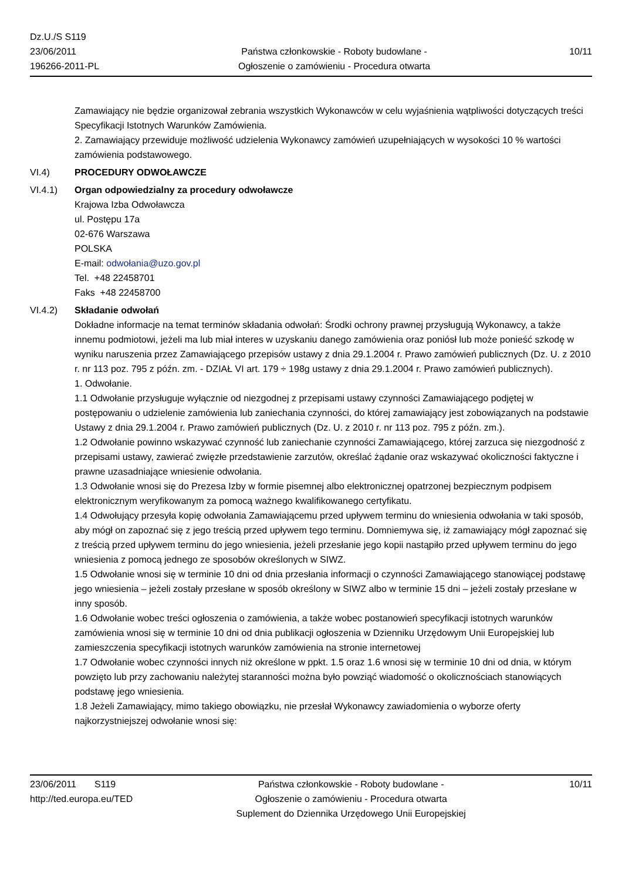Dz.U./S S119
23/06/2011
196266-2011-PL
Państwa członkowskie - Roboty budowlane -
Ogłoszenie o zamówieniu - Procedura otwarta
10/11
Zamawiający nie będzie organizował zebrania wszystkich Wykonawców w celu wyjaśnienia wątpliwości dotyczących treści Specyfikacji Istotnych Warunków Zamówienia.
2. Zamawiający przewiduje możliwość udzielenia Wykonawcy zamówień uzupełniających w wysokości 10 % wartości zamówienia podstawowego.
VI.4) PROCEDURY ODWOŁAWCZE
VI.4.1) Organ odpowiedzialny za procedury odwoławcze
Krajowa Izba Odwoławcza
ul. Postępu 17a
02-676 Warszawa
POLSKA
E-mail: odwołania@uzo.gov.pl
Tel. +48 22458701
Faks +48 22458700
VI.4.2) Składanie odwołań
Dokładne informacje na temat terminów składania odwołań: Środki ochrony prawnej przysługują Wykonawcy, a także innemu podmiotowi, jeżeli ma lub miał interes w uzyskaniu danego zamówienia oraz poniósł lub może ponieść szkodę w wyniku naruszenia przez Zamawiającego przepisów ustawy z dnia 29.1.2004 r. Prawo zamówień publicznych (Dz. U. z 2010 r. nr 113 poz. 795 z późn. zm. - DZIAŁ VI art. 179 ÷ 198g ustawy z dnia 29.1.2004 r. Prawo zamówień publicznych).
1. Odwołanie.
1.1 Odwołanie przysługuje wyłącznie od niezgodnej z przepisami ustawy czynności Zamawiającego podjętej w postępowaniu o udzielenie zamówienia lub zaniechania czynności, do której zamawiający jest zobowiązanych na podstawie Ustawy z dnia 29.1.2004 r. Prawo zamówień publicznych (Dz. U. z 2010 r. nr 113 poz. 795 z późn. zm.).
1.2 Odwołanie powinno wskazywać czynność lub zaniechanie czynności Zamawiającego, której zarzuca się niezgodność z przepisami ustawy, zawierać zwięzłe przedstawienie zarzutów, określać żądanie oraz wskazywać okoliczności faktyczne i prawne uzasadniające wniesienie odwołania.
1.3 Odwołanie wnosi się do Prezesa Izby w formie pisemnej albo elektronicznej opatrzonej bezpiecznym podpisem elektronicznym weryfikowanym za pomocą ważnego kwalifikowanego certyfikatu.
1.4 Odwołujący przesyła kopię odwołania Zamawiającemu przed upływem terminu do wniesienia odwołania w taki sposób, aby mógł on zapoznać się z jego treścią przed upływem tego terminu. Domniemywa się, iż zamawiający mógł zapoznać się z treścią przed upływem terminu do jego wniesienia, jeżeli przesłanie jego kopii nastąpiło przed upływem terminu do jego wniesienia z pomocą jednego ze sposobów określonych w SIWZ.
1.5 Odwołanie wnosi się w terminie 10 dni od dnia przesłania informacji o czynności Zamawiającego stanowiącej podstawę jego wniesienia – jeżeli zostały przesłane w sposób określony w SIWZ albo w terminie 15 dni – jeżeli zostały przesłane w inny sposób.
1.6 Odwołanie wobec treści ogłoszenia o zamówienia, a także wobec postanowień specyfikacji istotnych warunków zamówienia wnosi się w terminie 10 dni od dnia publikacji ogłoszenia w Dzienniku Urzędowym Unii Europejskiej lub zamieszczenia specyfikacji istotnych warunków zamówienia na stronie internetowej
1.7 Odwołanie wobec czynności innych niż określone w ppkt. 1.5 oraz 1.6 wnosi się w terminie 10 dni od dnia, w którym powzięto lub przy zachowaniu należytej staranności można było powziąć wiadomość o okolicznościach stanowiących podstawę jego wniesienia.
1.8 Jeżeli Zamawiający, mimo takiego obowiązku, nie przesłał Wykonawcy zawiadomienia o wyborze oferty najkorzystniejszej odwołanie wnosi się:
23/06/2011 S119
http://ted.europa.eu/TED
Państwa członkowskie - Roboty budowlane -
Ogłoszenie o zamówieniu - Procedura otwarta
Suplement do Dziennika Urzędowego Unii Europejskiej
10/11